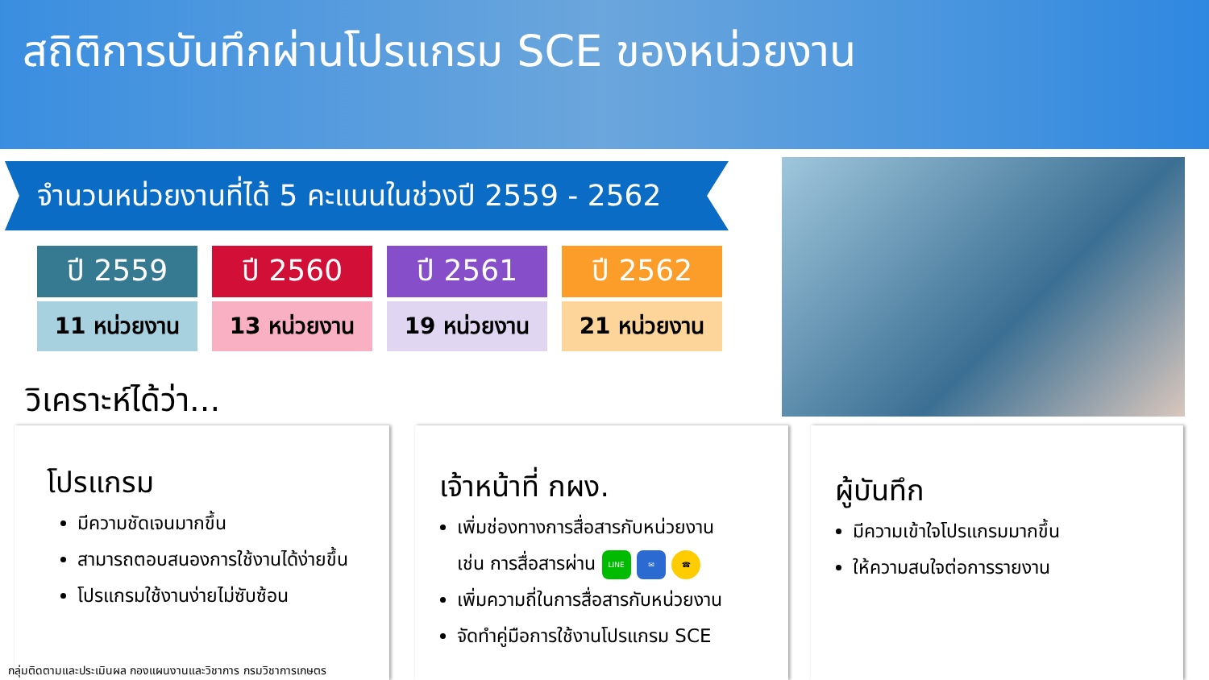สถิติการบันทึกผ่านโปรแกรม SCE ของหน่วยงาน
จำนวนหน่วยงานที่ได้ 5 คะแนนในช่วงปี 2559 - 2562
| ปี 2559 | ปี 2560 | ปี 2561 | ปี 2562 |
| --- | --- | --- | --- |
| 11 หน่วยงาน | 13 หน่วยงาน | 19 หน่วยงาน | 21 หน่วยงาน |
วิเคราะห์ได้ว่า...
โปรแกรม
มีความชัดเจนมากขึ้น
สามารถตอบสนองการใช้งานได้ง่ายขึ้น
โปรแกรมใช้งานง่ายไม่ซับซ้อน
เจ้าหน้าที่ กผง.
เพิ่มช่องทางการสื่อสารกับหน่วยงาน
เช่น การสื่อสารผ่าน LINE ✉ ☎
เพิ่มความถี่ในการสื่อสารกับหน่วยงาน
จัดทำคู่มือการใช้งานโปรแกรม SCE
ผู้บันทึก
มีความเข้าใจโปรแกรมมากขึ้น
ให้ความสนใจต่อการรายงาน
กลุ่มติดตามและประเมินผล กองแผนงานและวิชาการ กรมวิชาการเกษตร